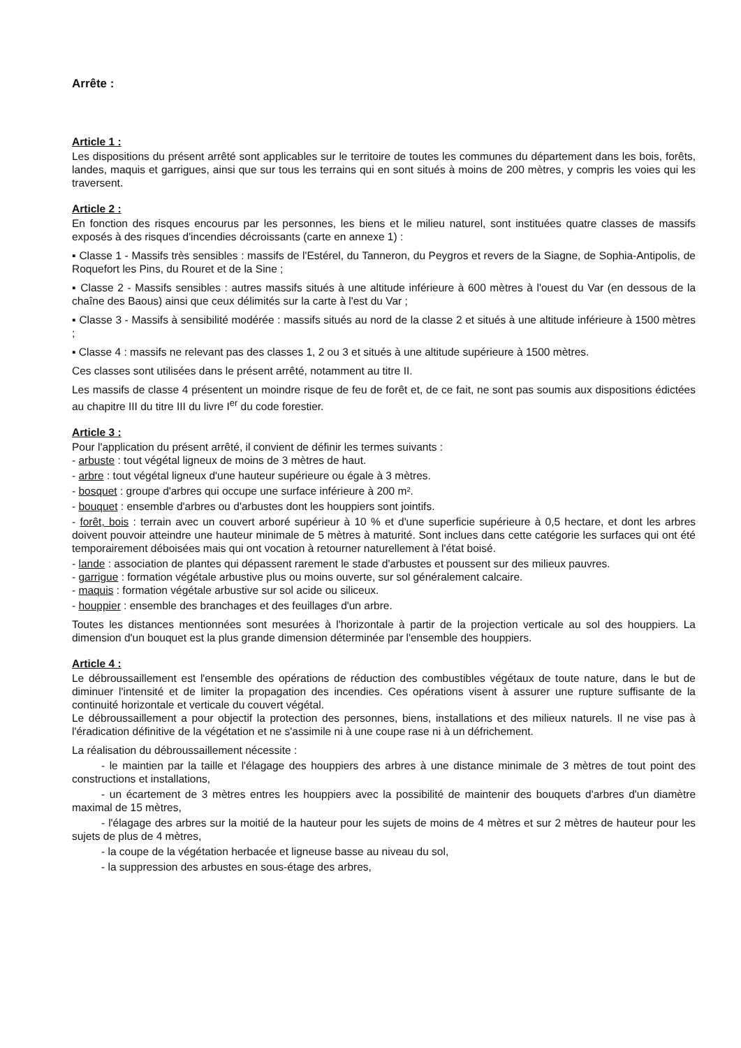Arrête :
Article 1 :
Les dispositions du présent arrêté sont applicables sur le territoire de toutes les communes du département dans les bois, forêts, landes, maquis et garrigues, ainsi que sur tous les terrains qui en sont situés à moins de 200 mètres, y compris les voies qui les traversent.
Article 2 :
En fonction des risques encourus par les personnes, les biens et le milieu naturel, sont instituées quatre classes de massifs exposés à des risques d'incendies décroissants (carte en annexe 1) :
▪ Classe 1 - Massifs très sensibles : massifs de l'Estérel, du Tanneron, du Peygros et revers de la Siagne, de Sophia-Antipolis, de Roquefort les Pins, du Rouret et de la Sine ;
▪ Classe 2 - Massifs sensibles : autres massifs situés à une altitude inférieure à 600 mètres à l'ouest du Var (en dessous de la chaîne des Baous) ainsi que ceux délimités sur la carte à l'est du Var ;
▪ Classe 3 - Massifs à sensibilité modérée : massifs situés au nord de la classe 2 et situés à une altitude inférieure à 1500 mètres ;
▪ Classe 4 : massifs ne relevant pas des classes 1, 2 ou 3 et situés à une altitude supérieure à 1500 mètres.
Ces classes sont utilisées dans le présent arrêté, notamment au titre II.
Les massifs de classe 4 présentent un moindre risque de feu de forêt et, de ce fait, ne sont pas soumis aux dispositions édictées au chapitre III du titre III du livre I<sup>er</sup> du code forestier.
Article 3 :
Pour l'application du présent arrêté, il convient de définir les termes suivants :
- arbuste : tout végétal ligneux de moins de 3 mètres de haut.
- arbre : tout végétal ligneux d'une hauteur supérieure ou égale à 3 mètres.
- bosquet : groupe d'arbres qui occupe une surface inférieure à 200 m².
- bouquet : ensemble d'arbres ou d'arbustes dont les houppiers sont jointifs.
- forêt, bois : terrain avec un couvert arboré supérieur à 10 % et d'une superficie supérieure à 0,5 hectare, et dont les arbres doivent pouvoir atteindre une hauteur minimale de 5 mètres à maturité. Sont inclues dans cette catégorie les surfaces qui ont été temporairement déboisées mais qui ont vocation à retourner naturellement à l'état boisé.
- lande : association de plantes qui dépassent rarement le stade d'arbustes et poussent sur des milieux pauvres.
- garrigue : formation végétale arbustive plus ou moins ouverte, sur sol généralement calcaire.
- maquis : formation végétale arbustive sur sol acide ou siliceux.
- houppier : ensemble des branchages et des feuillages d'un arbre.
Toutes les distances mentionnées sont mesurées à l'horizontale à partir de la projection verticale au sol des houppiers. La dimension d'un bouquet est la plus grande dimension déterminée par l'ensemble des houppiers.
Article 4 :
Le débroussaillement est l'ensemble des opérations de réduction des combustibles végétaux de toute nature, dans le but de diminuer l'intensité et de limiter la propagation des incendies. Ces opérations visent à assurer une rupture suffisante de la continuité horizontale et verticale du couvert végétal.
Le débroussaillement a pour objectif la protection des personnes, biens, installations et des milieux naturels. Il ne vise pas à l'éradication définitive de la végétation et ne s'assimile ni à une coupe rase ni à un défrichement.
La réalisation du débroussaillement nécessite :
- le maintien par la taille et l'élagage des houppiers des arbres à une distance minimale de 3 mètres de tout point des constructions et installations,
- un écartement de 3 mètres entres les houppiers avec la possibilité de maintenir des bouquets d'arbres d'un diamètre maximal de 15 mètres,
- l'élagage des arbres sur la moitié de la hauteur pour les sujets de moins de 4 mètres et sur 2 mètres de hauteur pour les sujets de plus de 4 mètres,
- la coupe de la végétation herbacée et ligneuse basse au niveau du sol,
- la suppression des arbustes en sous-étage des arbres,